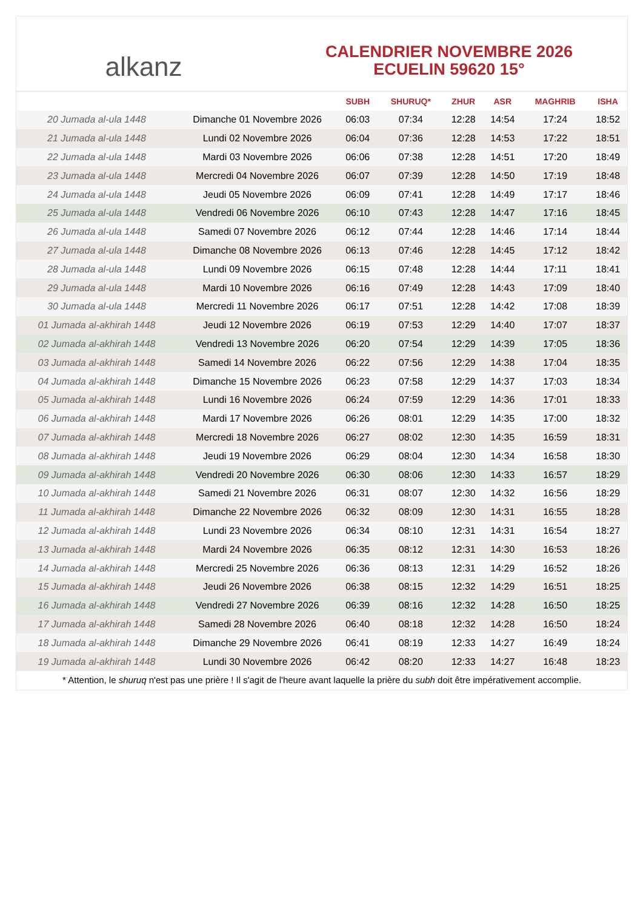alkanz
CALENDRIER NOVEMBRE 2026
ECUELIN 59620 15°
| | | SUBH | SHURUQ* | ZHUR | ASR | MAGHRIB | ISHA |
| --- | --- | --- | --- | --- | --- | --- | --- |
| 20 Jumada al-ula 1448 | Dimanche 01 Novembre 2026 | 06:03 | 07:34 | 12:28 | 14:54 | 17:24 | 18:52 |
| 21 Jumada al-ula 1448 | Lundi 02 Novembre 2026 | 06:04 | 07:36 | 12:28 | 14:53 | 17:22 | 18:51 |
| 22 Jumada al-ula 1448 | Mardi 03 Novembre 2026 | 06:06 | 07:38 | 12:28 | 14:51 | 17:20 | 18:49 |
| 23 Jumada al-ula 1448 | Mercredi 04 Novembre 2026 | 06:07 | 07:39 | 12:28 | 14:50 | 17:19 | 18:48 |
| 24 Jumada al-ula 1448 | Jeudi 05 Novembre 2026 | 06:09 | 07:41 | 12:28 | 14:49 | 17:17 | 18:46 |
| 25 Jumada al-ula 1448 | Vendredi 06 Novembre 2026 | 06:10 | 07:43 | 12:28 | 14:47 | 17:16 | 18:45 |
| 26 Jumada al-ula 1448 | Samedi 07 Novembre 2026 | 06:12 | 07:44 | 12:28 | 14:46 | 17:14 | 18:44 |
| 27 Jumada al-ula 1448 | Dimanche 08 Novembre 2026 | 06:13 | 07:46 | 12:28 | 14:45 | 17:12 | 18:42 |
| 28 Jumada al-ula 1448 | Lundi 09 Novembre 2026 | 06:15 | 07:48 | 12:28 | 14:44 | 17:11 | 18:41 |
| 29 Jumada al-ula 1448 | Mardi 10 Novembre 2026 | 06:16 | 07:49 | 12:28 | 14:43 | 17:09 | 18:40 |
| 30 Jumada al-ula 1448 | Mercredi 11 Novembre 2026 | 06:17 | 07:51 | 12:28 | 14:42 | 17:08 | 18:39 |
| 01 Jumada al-akhirah 1448 | Jeudi 12 Novembre 2026 | 06:19 | 07:53 | 12:29 | 14:40 | 17:07 | 18:37 |
| 02 Jumada al-akhirah 1448 | Vendredi 13 Novembre 2026 | 06:20 | 07:54 | 12:29 | 14:39 | 17:05 | 18:36 |
| 03 Jumada al-akhirah 1448 | Samedi 14 Novembre 2026 | 06:22 | 07:56 | 12:29 | 14:38 | 17:04 | 18:35 |
| 04 Jumada al-akhirah 1448 | Dimanche 15 Novembre 2026 | 06:23 | 07:58 | 12:29 | 14:37 | 17:03 | 18:34 |
| 05 Jumada al-akhirah 1448 | Lundi 16 Novembre 2026 | 06:24 | 07:59 | 12:29 | 14:36 | 17:01 | 18:33 |
| 06 Jumada al-akhirah 1448 | Mardi 17 Novembre 2026 | 06:26 | 08:01 | 12:29 | 14:35 | 17:00 | 18:32 |
| 07 Jumada al-akhirah 1448 | Mercredi 18 Novembre 2026 | 06:27 | 08:02 | 12:30 | 14:35 | 16:59 | 18:31 |
| 08 Jumada al-akhirah 1448 | Jeudi 19 Novembre 2026 | 06:29 | 08:04 | 12:30 | 14:34 | 16:58 | 18:30 |
| 09 Jumada al-akhirah 1448 | Vendredi 20 Novembre 2026 | 06:30 | 08:06 | 12:30 | 14:33 | 16:57 | 18:29 |
| 10 Jumada al-akhirah 1448 | Samedi 21 Novembre 2026 | 06:31 | 08:07 | 12:30 | 14:32 | 16:56 | 18:29 |
| 11 Jumada al-akhirah 1448 | Dimanche 22 Novembre 2026 | 06:32 | 08:09 | 12:30 | 14:31 | 16:55 | 18:28 |
| 12 Jumada al-akhirah 1448 | Lundi 23 Novembre 2026 | 06:34 | 08:10 | 12:31 | 14:31 | 16:54 | 18:27 |
| 13 Jumada al-akhirah 1448 | Mardi 24 Novembre 2026 | 06:35 | 08:12 | 12:31 | 14:30 | 16:53 | 18:26 |
| 14 Jumada al-akhirah 1448 | Mercredi 25 Novembre 2026 | 06:36 | 08:13 | 12:31 | 14:29 | 16:52 | 18:26 |
| 15 Jumada al-akhirah 1448 | Jeudi 26 Novembre 2026 | 06:38 | 08:15 | 12:32 | 14:29 | 16:51 | 18:25 |
| 16 Jumada al-akhirah 1448 | Vendredi 27 Novembre 2026 | 06:39 | 08:16 | 12:32 | 14:28 | 16:50 | 18:25 |
| 17 Jumada al-akhirah 1448 | Samedi 28 Novembre 2026 | 06:40 | 08:18 | 12:32 | 14:28 | 16:50 | 18:24 |
| 18 Jumada al-akhirah 1448 | Dimanche 29 Novembre 2026 | 06:41 | 08:19 | 12:33 | 14:27 | 16:49 | 18:24 |
| 19 Jumada al-akhirah 1448 | Lundi 30 Novembre 2026 | 06:42 | 08:20 | 12:33 | 14:27 | 16:48 | 18:23 |
* Attention, le shuruq n'est pas une prière ! Il s'agit de l'heure avant laquelle la prière du subh doit être impérativement accomplie.